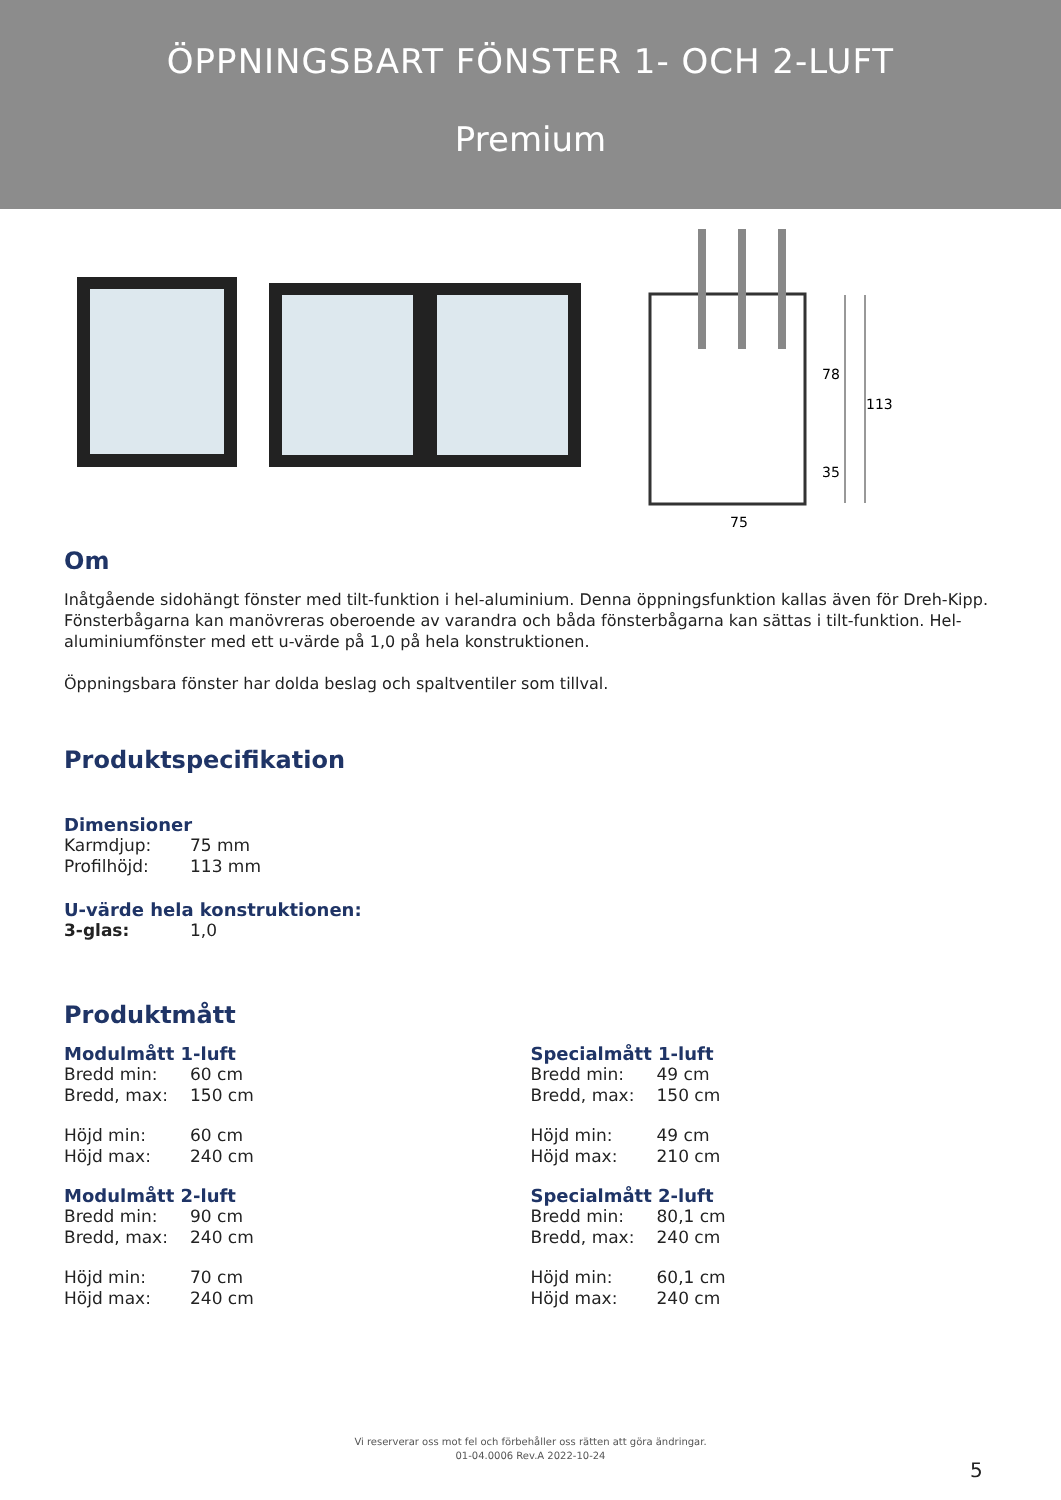ÖPPNINGSBART FÖNSTER 1- OCH 2-LUFT
Premium
78
113
35
75
Om
Inåtgående sidohängt fönster med tilt-funktion i hel-aluminium. Denna öppningsfunktion kallas även för Dreh-Kipp. Fönsterbågarna kan manövreras oberoende av varandra och båda fönsterbågarna kan sättas i tilt-funktion. Hel-aluminiumfönster med ett u-värde på 1,0 på hela konstruktionen.
Öppningsbara fönster har dolda beslag och spaltventiler som tillval.
Produktspecifikation
Dimensioner
Karmdjup: 75 mm
Profilhöjd: 113 mm
U-värde hela konstruktionen:
3-glas: 1,0
Produktmått
Modulmått 1-luft
Bredd min: 60 cm
Bredd, max: 150 cm
Höjd min: 60 cm
Höjd max: 240 cm
Modulmått 2-luft
Bredd min: 90 cm
Bredd, max: 240 cm
Höjd min: 70 cm
Höjd max: 240 cm
Specialmått 1-luft
Bredd min: 49 cm
Bredd, max: 150 cm
Höjd min: 49 cm
Höjd max: 210 cm
Specialmått 2-luft
Bredd min: 80,1 cm
Bredd, max: 240 cm
Höjd min: 60,1 cm
Höjd max: 240 cm
Vi reserverar oss mot fel och förbehåller oss rätten att göra ändringar.
01-04.0006 Rev.A 2022-10-24
5